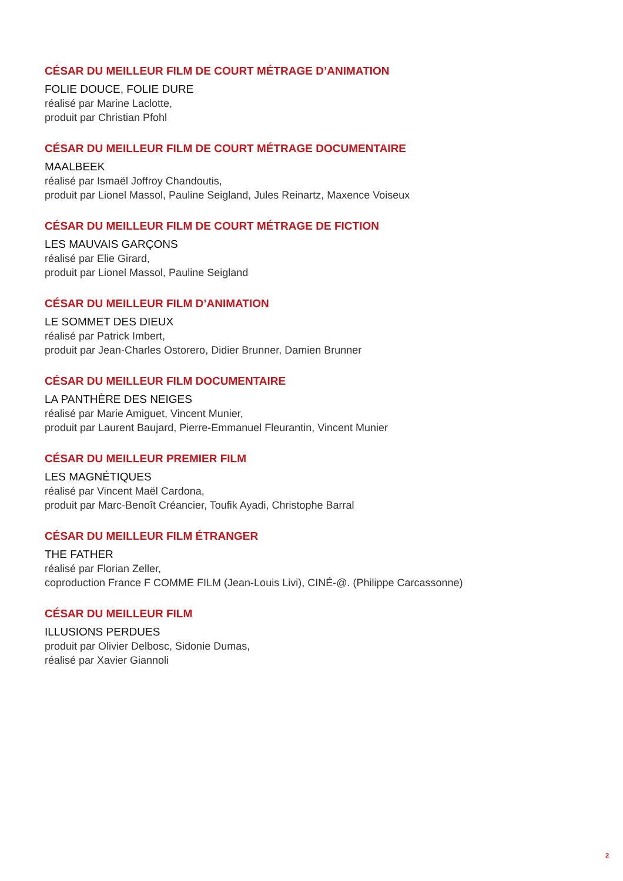CÉSAR DU MEILLEUR FILM DE COURT MÉTRAGE D’ANIMATION
FOLIE DOUCE, FOLIE DURE
réalisé par Marine Laclotte,
produit par Christian Pfohl
CÉSAR DU MEILLEUR FILM DE COURT MÉTRAGE DOCUMENTAIRE
MAALBEEK
réalisé par Ismaël Joffroy Chandoutis,
produit par Lionel Massol, Pauline Seigland, Jules Reinartz, Maxence Voiseux
CÉSAR DU MEILLEUR FILM DE COURT MÉTRAGE DE FICTION
LES MAUVAIS GARÇONS
réalisé par Elie Girard,
produit par Lionel Massol, Pauline Seigland
CÉSAR DU MEILLEUR FILM D’ANIMATION
LE SOMMET DES DIEUX
réalisé par Patrick Imbert,
produit par Jean-Charles Ostorero, Didier Brunner, Damien Brunner
CÉSAR DU MEILLEUR FILM DOCUMENTAIRE
LA PANTHÈRE DES NEIGES
réalisé par Marie Amiguet, Vincent Munier,
produit par Laurent Baujard, Pierre-Emmanuel Fleurantin, Vincent Munier
CÉSAR DU MEILLEUR PREMIER FILM
LES MAGNÉTIQUES
réalisé par Vincent Maël Cardona,
produit par Marc-Benoît Créancier, Toufik Ayadi, Christophe Barral
CÉSAR DU MEILLEUR FILM ÉTRANGER
THE FATHER
réalisé par Florian Zeller,
coproduction France F COMME FILM (Jean-Louis Livi), CINÉ-@. (Philippe Carcassonne)
CÉSAR DU MEILLEUR FILM
ILLUSIONS PERDUES
produit par Olivier Delbosc, Sidonie Dumas,
réalisé par Xavier Giannoli
2